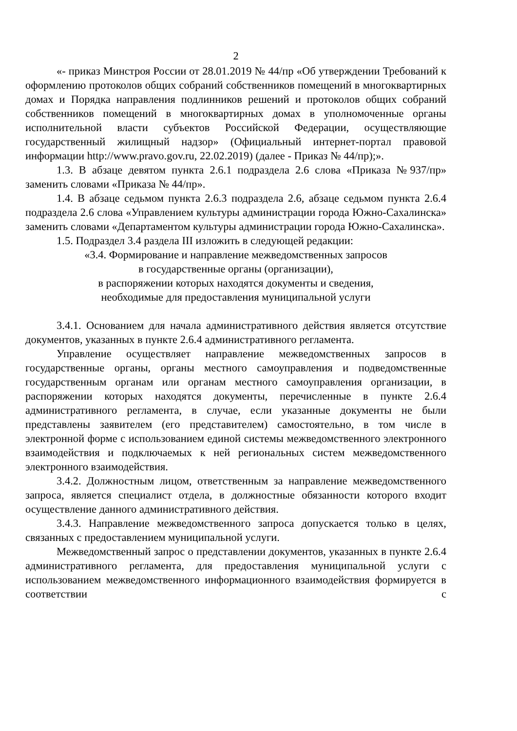2
«- приказ Минстроя России от 28.01.2019 № 44/пр «Об утверждении Требований к оформлению протоколов общих собраний собственников помещений в многоквартирных домах и Порядка направления подлинников решений и протоколов общих собраний собственников помещений в многоквартирных домах в уполномоченные органы исполнительной власти субъектов Российской Федерации, осуществляющие государственный жилищный надзор» (Официальный интернет-портал правовой информации http://www.pravo.gov.ru, 22.02.2019) (далее - Приказ № 44/пр);».
1.3. В абзаце девятом пункта 2.6.1 подраздела 2.6 слова «Приказа №937/пр» заменить словами «Приказа № 44/пр».
1.4. В абзаце седьмом пункта 2.6.3 подраздела 2.6, абзаце седьмом пункта 2.6.4 подраздела 2.6 слова «Управлением культуры администрации города Южно-Сахалинска» заменить словами «Департаментом культуры администрации города Южно-Сахалинска».
1.5. Подраздел 3.4 раздела III изложить в следующей редакции:
«3.4. Формирование и направление межведомственных запросов
в государственные органы (организации),
в распоряжении которых находятся документы и сведения,
необходимые для предоставления муниципальной услуги
3.4.1. Основанием для начала административного действия является отсутствие документов, указанных в пункте 2.6.4 административного регламента.
Управление осуществляет направление межведомственных запросов в государственные органы, органы местного самоуправления и подведомственные государственным органам или органам местного самоуправления организации, в распоряжении которых находятся документы, перечисленные в пункте 2.6.4 административного регламента, в случае, если указанные документы не были представлены заявителем (его представителем) самостоятельно, в том числе в электронной форме с использованием единой системы межведомственного электронного взаимодействия и подключаемых к ней региональных систем межведомственного электронного взаимодействия.
3.4.2. Должностным лицом, ответственным за направление межведомственного запроса, является специалист отдела, в должностные обязанности которого входит осуществление данного административного действия.
3.4.3. Направление межведомственного запроса допускается только в целях, связанных с предоставлением муниципальной услуги.
Межведомственный запрос о представлении документов, указанных в пункте 2.6.4 административного регламента, для предоставления муниципальной услуги с использованием межведомственного информационного взаимодействия формируется в соответствии с